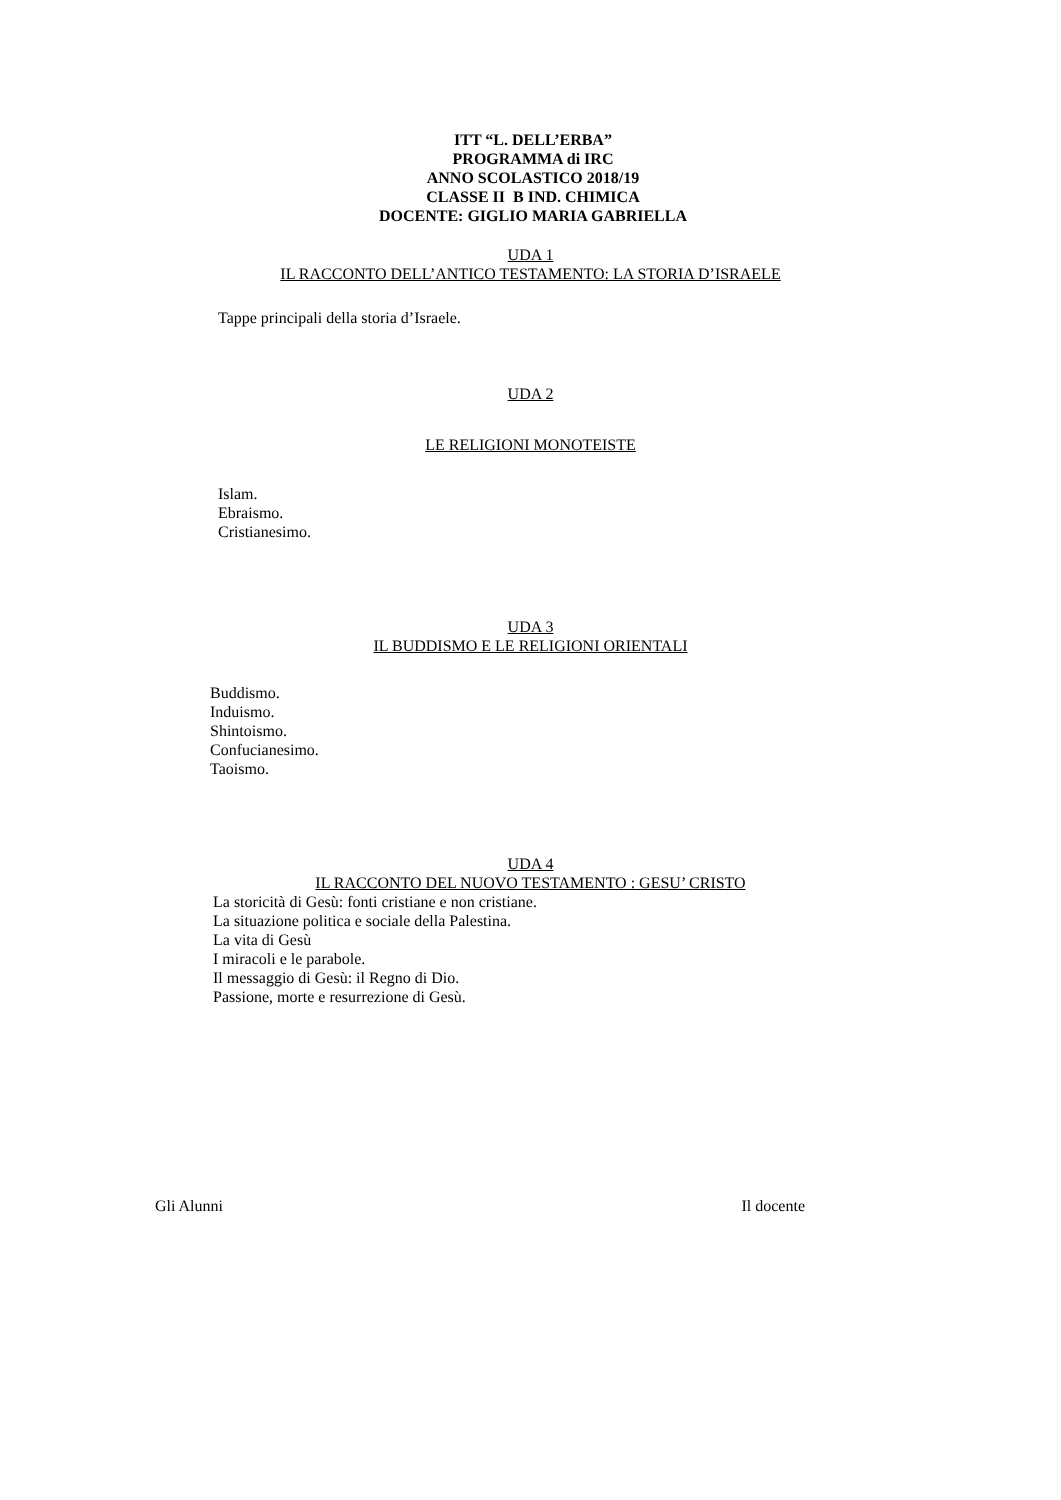ITT “L. DELL’ERBA”
PROGRAMMA di IRC
ANNO SCOLASTICO 2018/19
CLASSE II B IND. CHIMICA
DOCENTE: GIGLIO MARIA GABRIELLA
UDA 1
IL RACCONTO DELL’ANTICO TESTAMENTO: LA STORIA D’ISRAELE
Tappe principali della storia d’Israele.
UDA 2
LE RELIGIONI MONOTEISTE
Islam.
Ebraismo.
Cristianesimo.
UDA 3
IL BUDDISMO E LE RELIGIONI ORIENTALI
Buddismo.
Induismo.
Shintoismo.
Confucianesimo.
Taoismo.
UDA 4
IL RACCONTO DEL NUOVO TESTAMENTO : GESU’ CRISTO
La storicità di Gesù: fonti cristiane e non cristiane.
La situazione politica e sociale della Palestina.
La vita di Gesù
I miracoli e le parabole.
Il messaggio di Gesù: il Regno di Dio.
Passione, morte e resurrezione di Gesù.
Gli Alunni Il docente